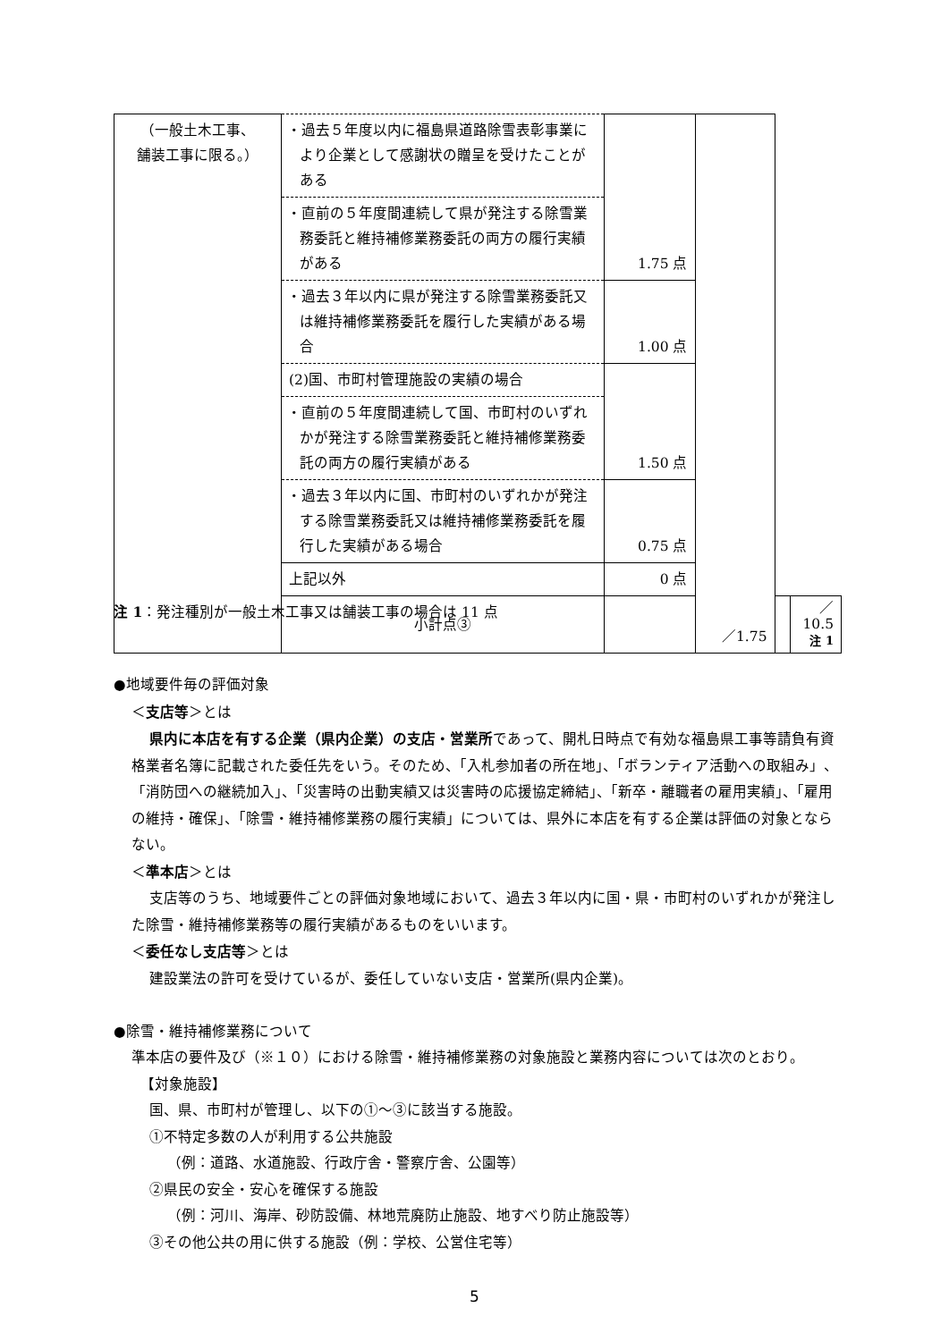| （一般土木工事、 舗装工事に限る。） | ・過去５年度以内に福島県道路除雪表彰事業により企業として感謝状の贈呈を受けたことがある | 1.75 点 | ／1.75 | | |
| | ・直前の５年度間連続して県が発注する除雪業務委託と維持補修業務委託の両方の履行実績がある | | | | |
| | ・過去３年以内に県が発注する除雪業務委託又は維持補修業務委託を履行した実績がある場合 | 1.00 点 | | | |
| | (2)国、市町村管理施設の実績の場合 | 1.50 点 | | | |
| | ・直前の５年度間連続して国、市町村のいずれかが発注する除雪業務委託と維持補修業務委託の両方の履行実績がある | | | | |
| | ・過去３年以内に国、市町村のいずれかが発注する除雪業務委託又は維持補修業務委託を履行した実績がある場合 | 0.75 点 | | | |
| | 上記以外 | 0 点 | | | |
| | 小計点③ | | | | ／10.5 注 1 |
注 1：発注種別が一般土木工事又は舗装工事の場合は 11 点
●地域要件毎の評価対象
＜支店等＞とは
県内に本店を有する企業（県内企業）の支店・営業所であって、開札日時点で有効な福島県工事等請負有資格業者名簿に記載された委任先をいう。そのため、「入札参加者の所在地」、「ボランティア活動への取組み」、「消防団への継続加入」、「災害時の出動実績又は災害時の応援協定締結」、「新卒・離職者の雇用実績」、「雇用の維持・確保」、「除雪・維持補修業務の履行実績」については、県外に本店を有する企業は評価の対象とならない。
＜準本店＞とは
支店等のうち、地域要件ごとの評価対象地域において、過去３年以内に国・県・市町村のいずれかが発注した除雪・維持補修業務等の履行実績があるものをいいます。
＜委任なし支店等＞とは
建設業法の許可を受けているが、委任していない支店・営業所(県内企業)。
●除雪・維持補修業務について
準本店の要件及び（※１０）における除雪・維持補修業務の対象施設と業務内容については次のとおり。
【対象施設】
国、県、市町村が管理し、以下の①～③に該当する施設。
①不特定多数の人が利用する公共施設
（例：道路、水道施設、行政庁舎・警察庁舎、公園等）
②県民の安全・安心を確保する施設
（例：河川、海岸、砂防設備、林地荒廃防止施設、地すべり防止施設等）
③その他公共の用に供する施設（例：学校、公営住宅等）
5